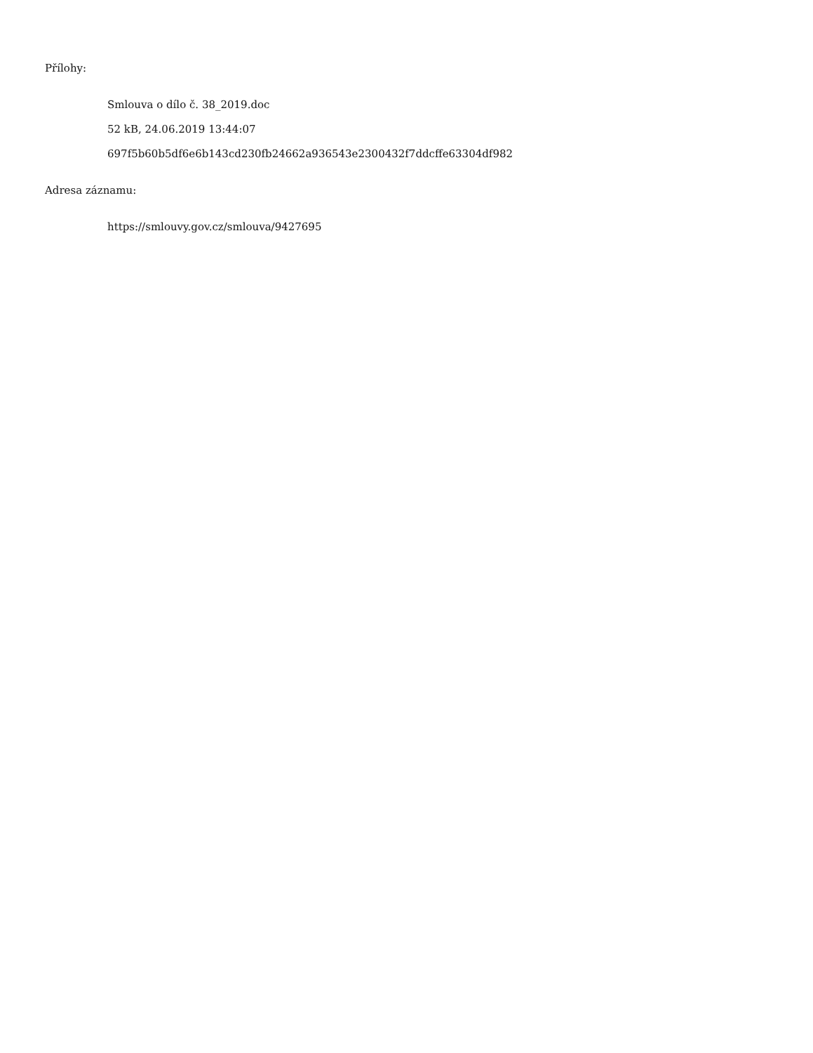Přílohy:
Smlouva o dílo č. 38_2019.doc
52 kB, 24.06.2019 13:44:07
697f5b60b5df6e6b143cd230fb24662a936543e2300432f7ddcffe63304df982
Adresa záznamu:
https://smlouvy.gov.cz/smlouva/9427695